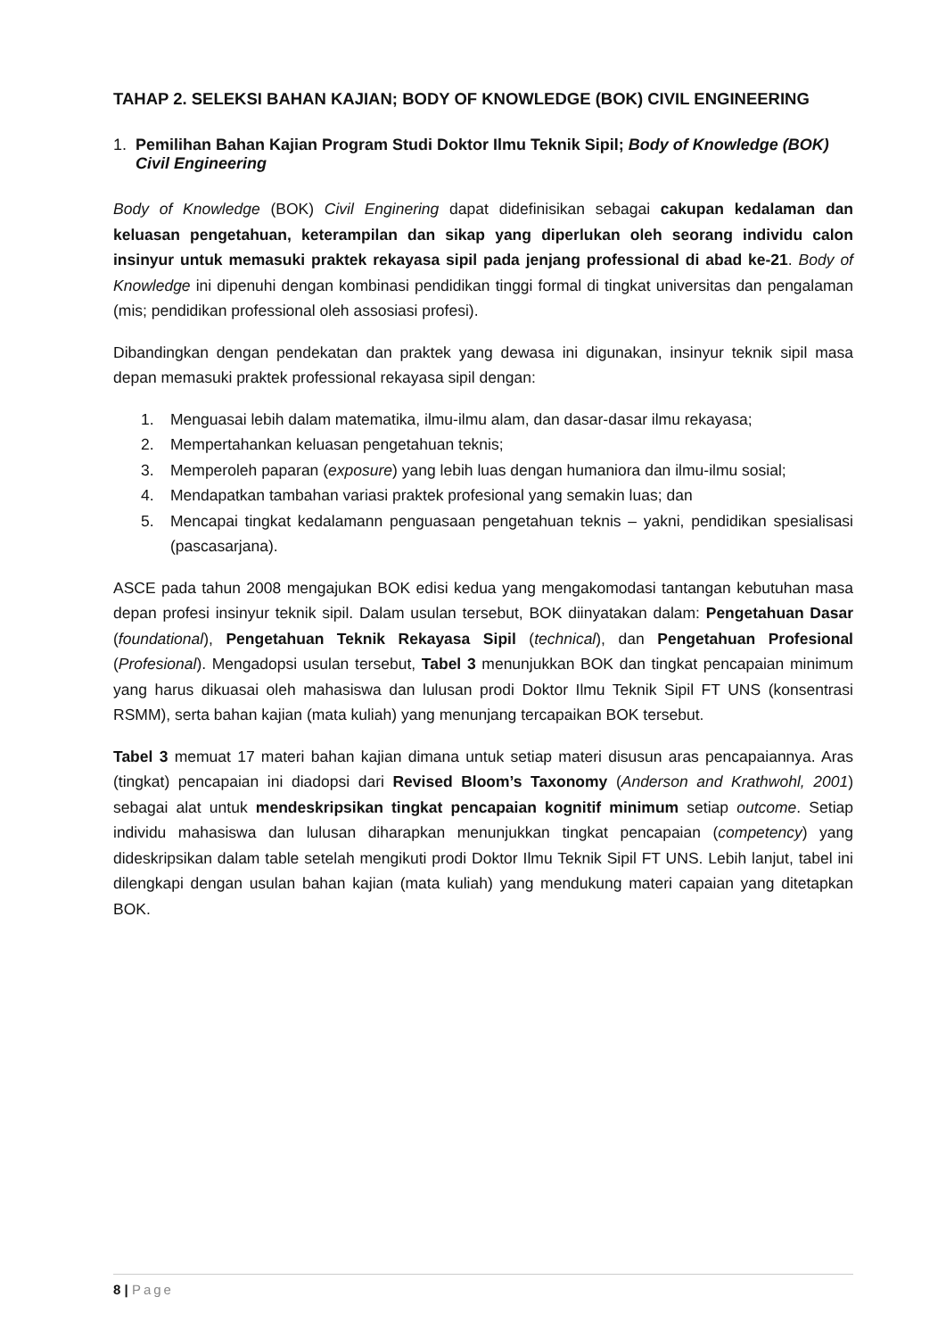TAHAP 2. SELEKSI BAHAN KAJIAN; BODY OF KNOWLEDGE (BOK) CIVIL ENGINEERING
1. Pemilihan Bahan Kajian Program Studi Doktor Ilmu Teknik Sipil; Body of Knowledge (BOK) Civil Engineering
Body of Knowledge (BOK) Civil Enginering dapat didefinisikan sebagai cakupan kedalaman dan keluasan pengetahuan, keterampilan dan sikap yang diperlukan oleh seorang individu calon insinyur untuk memasuki praktek rekayasa sipil pada jenjang professional di abad ke-21. Body of Knowledge ini dipenuhi dengan kombinasi pendidikan tinggi formal di tingkat universitas dan pengalaman (mis; pendidikan professional oleh assosiasi profesi).
Dibandingkan dengan pendekatan dan praktek yang dewasa ini digunakan, insinyur teknik sipil masa depan memasuki praktek professional rekayasa sipil dengan:
1. Menguasai lebih dalam matematika, ilmu-ilmu alam, dan dasar-dasar ilmu rekayasa;
2. Mempertahankan keluasan pengetahuan teknis;
3. Memperoleh paparan (exposure) yang lebih luas dengan humaniora dan ilmu-ilmu sosial;
4. Mendapatkan tambahan variasi praktek profesional yang semakin luas; dan
5. Mencapai tingkat kedalamann penguasaan pengetahuan teknis – yakni, pendidikan spesialisasi (pascasarjana).
ASCE pada tahun 2008 mengajukan BOK edisi kedua yang mengakomodasi tantangan kebutuhan masa depan profesi insinyur teknik sipil. Dalam usulan tersebut, BOK diinyatakan dalam: Pengetahuan Dasar (foundational), Pengetahuan Teknik Rekayasa Sipil (technical), dan Pengetahuan Profesional (Profesional). Mengadopsi usulan tersebut, Tabel 3 menunjukkan BOK dan tingkat pencapaian minimum yang harus dikuasai oleh mahasiswa dan lulusan prodi Doktor Ilmu Teknik Sipil FT UNS (konsentrasi RSMM), serta bahan kajian (mata kuliah) yang menunjang tercapaikan BOK tersebut.
Tabel 3 memuat 17 materi bahan kajian dimana untuk setiap materi disusun aras pencapaiannya. Aras (tingkat) pencapaian ini diadopsi dari Revised Bloom’s Taxonomy (Anderson and Krathwohl, 2001) sebagai alat untuk mendeskripsikan tingkat pencapaian kognitif minimum setiap outcome. Setiap individu mahasiswa dan lulusan diharapkan menunjukkan tingkat pencapaian (competency) yang dideskripsikan dalam table setelah mengikuti prodi Doktor Ilmu Teknik Sipil FT UNS. Lebih lanjut, tabel ini dilengkapi dengan usulan bahan kajian (mata kuliah) yang mendukung materi capaian yang ditetapkan BOK.
8 | Page